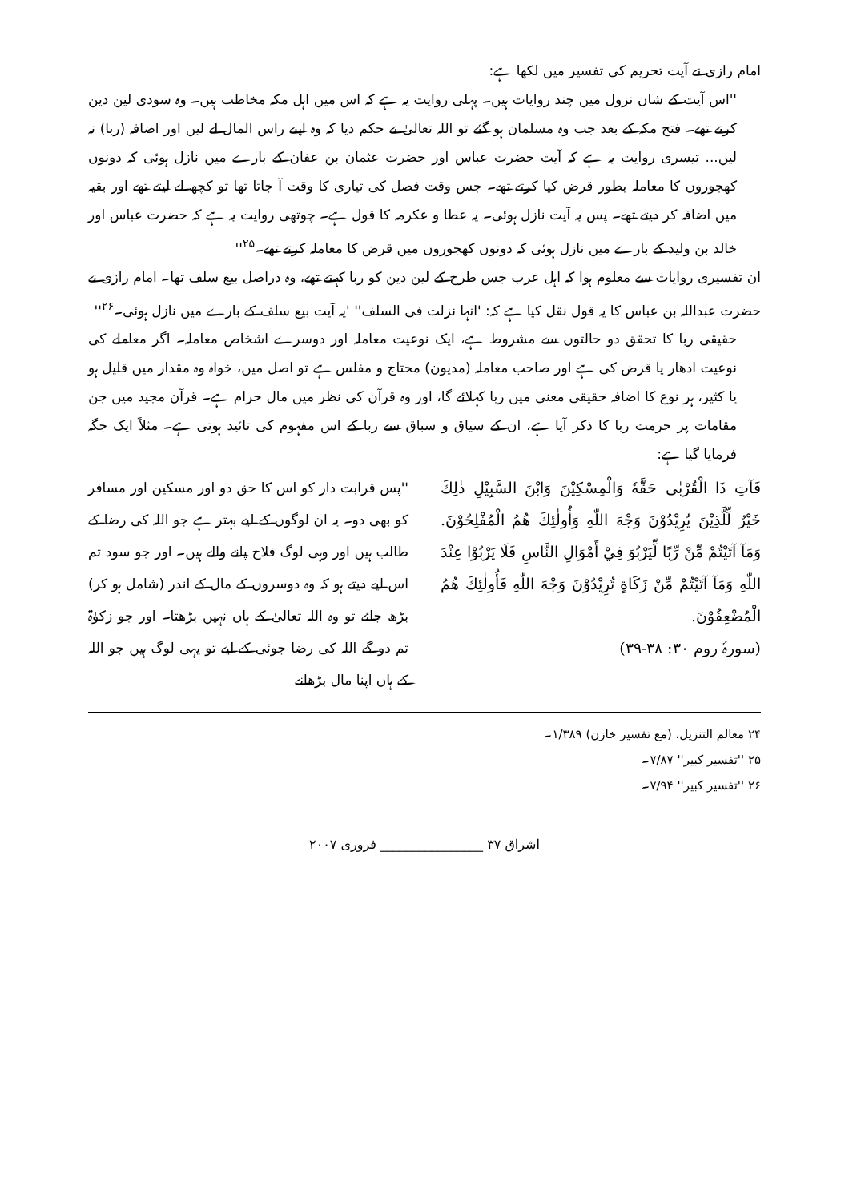امام رازی نے آیت تحریم کی تفسیر میں لکھا ہے:
''اس آیت کے شان نزول میں چند روایات ہیں۔ پہلی روایت یہ ہے کہ اس میں اہل مکہ مخاطب ہیں۔ وہ سودی لین دین کرتے تھے۔ فتح مکہ کے بعد جب وہ مسلمان ہو گئے تو اللہ تعالیٰ نے حکم دیا کہ وہ اپنے راس المال لے لیں اور اضافہ (ربا) نہ لیں... تیسری روایت یہ ہے کہ آیت حضرت عباس اور حضرت عثمان بن عفان کے بارے میں نازل ہوئی کہ دونوں کھجوروں کا معاملہ بطور قرض کیا کرتے تھے۔ جس وقت فصل کی تیاری کا وقت آ جاتا تھا تو کچھ لے لیتے تھے اور بقیہ میں اضافہ کر دیتے تھے۔ پس یہ آیت نازل ہوئی۔ یہ عطا و عکرمہ کا قول ہے۔ چوتھی روایت یہ ہے کہ حضرت عباس اور خالد بن ولید کے بارے میں نازل ہوئی کہ دونوں کھجوروں میں قرض کا معاملہ کرتے تھے۔<sup>۲۵</sup>''
ان تفسیری روایات سے معلوم ہوا کہ اہل عرب جس طرح کے لین دین کو ربا کہتے تھے، وہ دراصل بیع سلف تھا۔ امام رازی نے حضرت عبداللہ بن عباس کا یہ قول نقل کیا ہے کہ: 'انہا نزلت فی السلف'' 'یہ آیت بیع سلف کے بارے میں نازل ہوئی۔<sup>۲۶</sup>''
حقیقی ربا کا تحقق دو حالتوں سے مشروط ہے، ایک نوعیت معاملہ اور دوسرے اشخاص معاملہ۔ اگر معاملے کی نوعیت ادھار یا قرض کی ہے اور صاحب معاملہ (مدیون) محتاج و مفلس ہے تو اصل میں، خواہ وہ مقدار میں قلیل ہو یا کثیر، ہر نوع کا اضافہ حقیقی معنی میں ربا کہلائے گا، اور وہ قرآن کی نظر میں مال حرام ہے۔ قرآن مجید میں جن مقامات پر حرمت ربا کا ذکر آیا ہے، ان کے سیاق و سباق سے ربا کے اس مفہوم کی تائید ہوتی ہے۔ مثلاً ایک جگہ فرمایا گیا ہے:
فَآتِ ذَا الْقُرْبٰى حَقَّهٗ وَالْمِسْكِيْنَ وَابْنَ السَّبِيْلِ ذٰلِكَ خَيْرٌ لِّلَّذِيْنَ يُرِيْدُوْنَ وَجْهَ اللّٰهِ وَأُولٰئِكَ هُمُ الْمُفْلِحُوْنَ. وَمَآ آتَيْتُمْ مِّنْ رِّبًا لِّيَرْبُوَ فِيْ أَمْوَالِ النَّاسِ فَلَا يَرْبُوْا عِنْدَ اللّٰهِ وَمَآ آتَيْتُمْ مِّنْ زَكَاةٍ تُرِيْدُوْنَ وَجْهَ اللّٰهِ فَأُولٰئِكَ هُمُ الْمُضْعِفُوْنَ.
(سورۂ روم ۳۰: ۳۸-۳۹)
''پس قرابت دار کو اس کا حق دو اور مسکین اور مسافر کو بھی دو۔ یہ ان لوگوں کے لیے بہتر ہے جو اللہ کی رضا کے طالب ہیں اور وہی لوگ فلاح پانے والے ہیں۔ اور جو سود تم اس لیے دیتے ہو کہ وہ دوسروں کے مال کے اندر (شامل ہو کر) بڑھ جائے تو وہ اللہ تعالیٰ کے ہاں نہیں بڑھتا۔ اور جو زکوٰۃ تم دو گے اللہ کی رضا جوئی کے لیے تو یہی لوگ ہیں جو اللہ کے ہاں اپنا مال بڑھانے
۲۴ معالم التنزیل، (مع تفسیر خازن) ۱/۳۸۹۔
۲۵ ''تفسیر کبیر'' ۷/۸۷۔
۲۶ ''تفسیر کبیر'' ۷/۹۴۔
اشراق ۳۷ ________________ فروری ۲۰۰۷